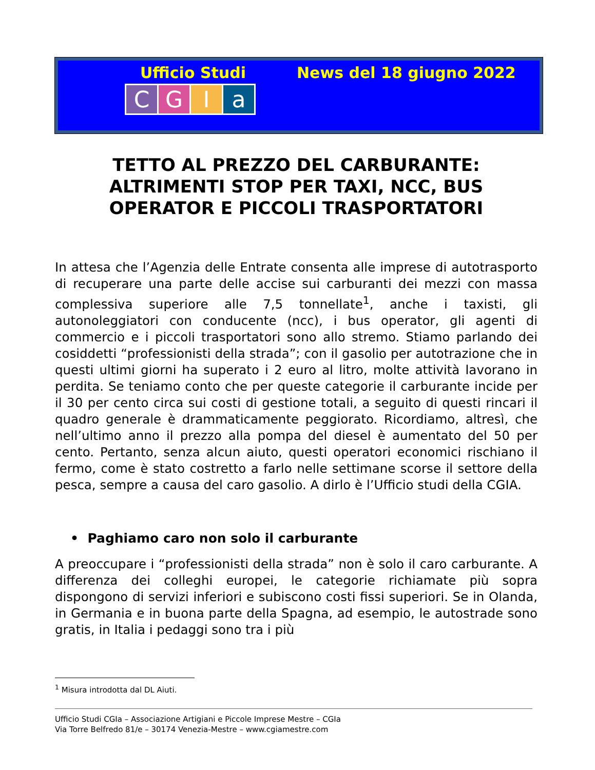Ufficio Studi News del 18 giugno 2022
CGIa
TETTO AL PREZZO DEL CARBURANTE: ALTRIMENTI STOP PER TAXI, NCC, BUS OPERATOR E PICCOLI TRASPORTATORI
In attesa che l’Agenzia delle Entrate consenta alle imprese di autotrasporto di recuperare una parte delle accise sui carburanti dei mezzi con massa complessiva superiore alle 7,5 tonnellate<sup>1</sup>, anche i taxisti, gli autonoleggiatori con conducente (ncc), i bus operator, gli agenti di commercio e i piccoli trasportatori sono allo stremo. Stiamo parlando dei cosiddetti “professionisti della strada”; con il gasolio per autotrazione che in questi ultimi giorni ha superato i 2 euro al litro, molte attività lavorano in perdita. Se teniamo conto che per queste categorie il carburante incide per il 30 per cento circa sui costi di gestione totali, a seguito di questi rincari il quadro generale è drammaticamente peggiorato. Ricordiamo, altresì, che nell’ultimo anno il prezzo alla pompa del diesel è aumentato del 50 per cento. Pertanto, senza alcun aiuto, questi operatori economici rischiano il fermo, come è stato costretto a farlo nelle settimane scorse il settore della pesca, sempre a causa del caro gasolio. A dirlo è l’Ufficio studi della CGIA.
• Paghiamo caro non solo il carburante
A preoccupare i “professionisti della strada” non è solo il caro carburante. A differenza dei colleghi europei, le categorie richiamate più sopra dispongono di servizi inferiori e subiscono costi fissi superiori. Se in Olanda, in Germania e in buona parte della Spagna, ad esempio, le autostrade sono gratis, in Italia i pedaggi sono tra i più
<sup>1</sup> Misura introdotta dal DL Aiuti.
Ufficio Studi CGIa – Associazione Artigiani e Piccole Imprese Mestre – CGIa
Via Torre Belfredo 81/e – 30174 Venezia-Mestre – www.cgiamestre.com